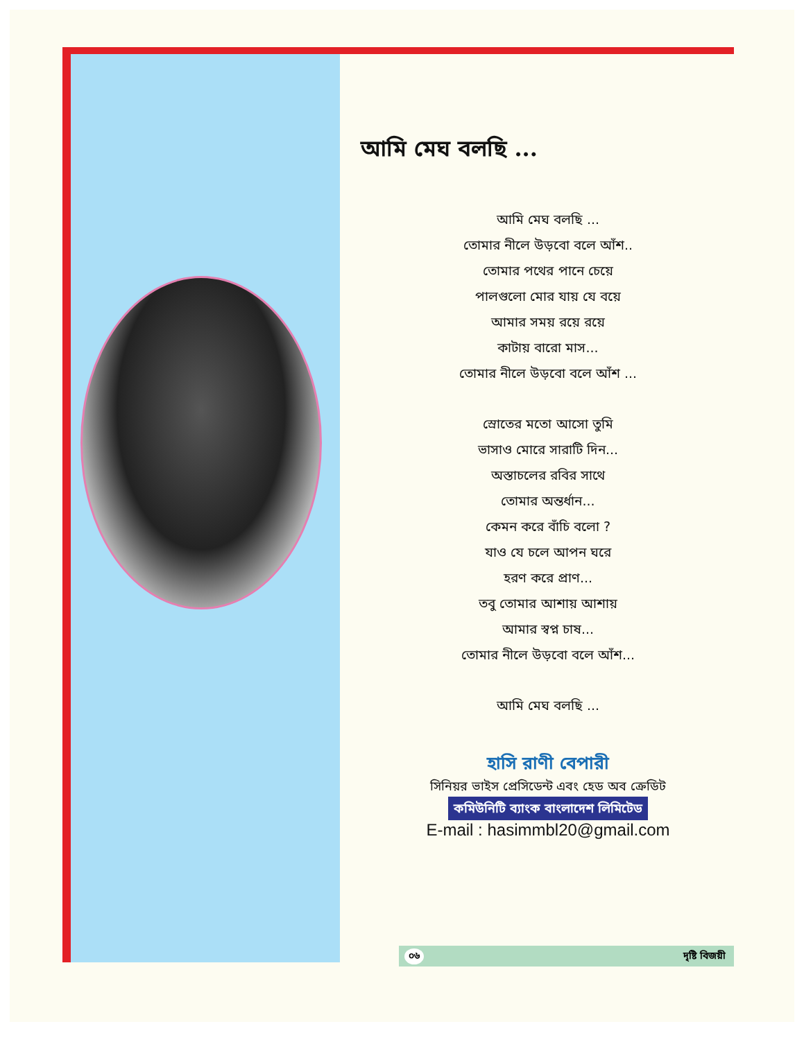আমি মেঘ বলছি ...
আমি মেঘ বলছি ...
তোমার নীলে উড়বো বলে আঁশ..
তোমার পথের পানে চেয়ে
পালগুলো মোর যায় যে বয়ে
আমার সময় রয়ে রয়ে
কাটায় বারো মাস...
তোমার নীলে উড়বো বলে আঁশ ...
স্রোতের মতো আসো তুমি
ভাসাও মোরে সারাটি দিন...
অস্তাচলের রবির সাথে
তোমার অন্তর্ধান...
কেমন করে বাঁচি বলো ?
যাও যে চলে আপন ঘরে
হরণ করে প্রাণ...
তবু তোমার আশায় আশায়
আমার স্বপ্ন চাষ...
তোমার নীলে উড়বো বলে আঁশ...
আমি মেঘ বলছি ...
হাসি রাণী বেপারী
সিনিয়র ভাইস প্রেসিডেন্ট এবং হেড অব ক্রেডিট
কমিউনিটি ব্যাংক বাংলাদেশ লিমিটেড
E-mail : hasimmbl20@gmail.com
০৬ দৃষ্টি বিজয়ী